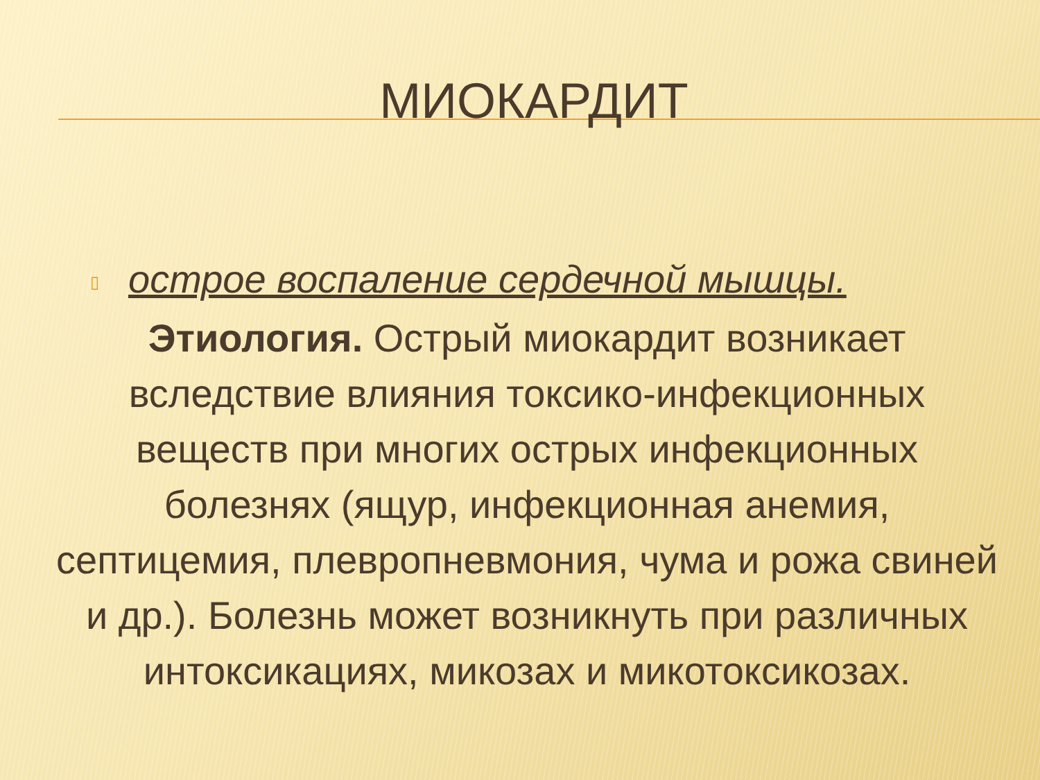МИОКАРДИТ
▯ острое воспаление сердечной мышцы.
Этиология. Острый миокардит возникает вследствие влияния токсико-инфекционных веществ при многих острых инфекционных болезнях (ящур, инфекционная анемия, септицемия, плевропневмония, чума и рожа свиней и др.). Болезнь может возникнуть при различных интоксикациях, микозах и микотоксикозах.